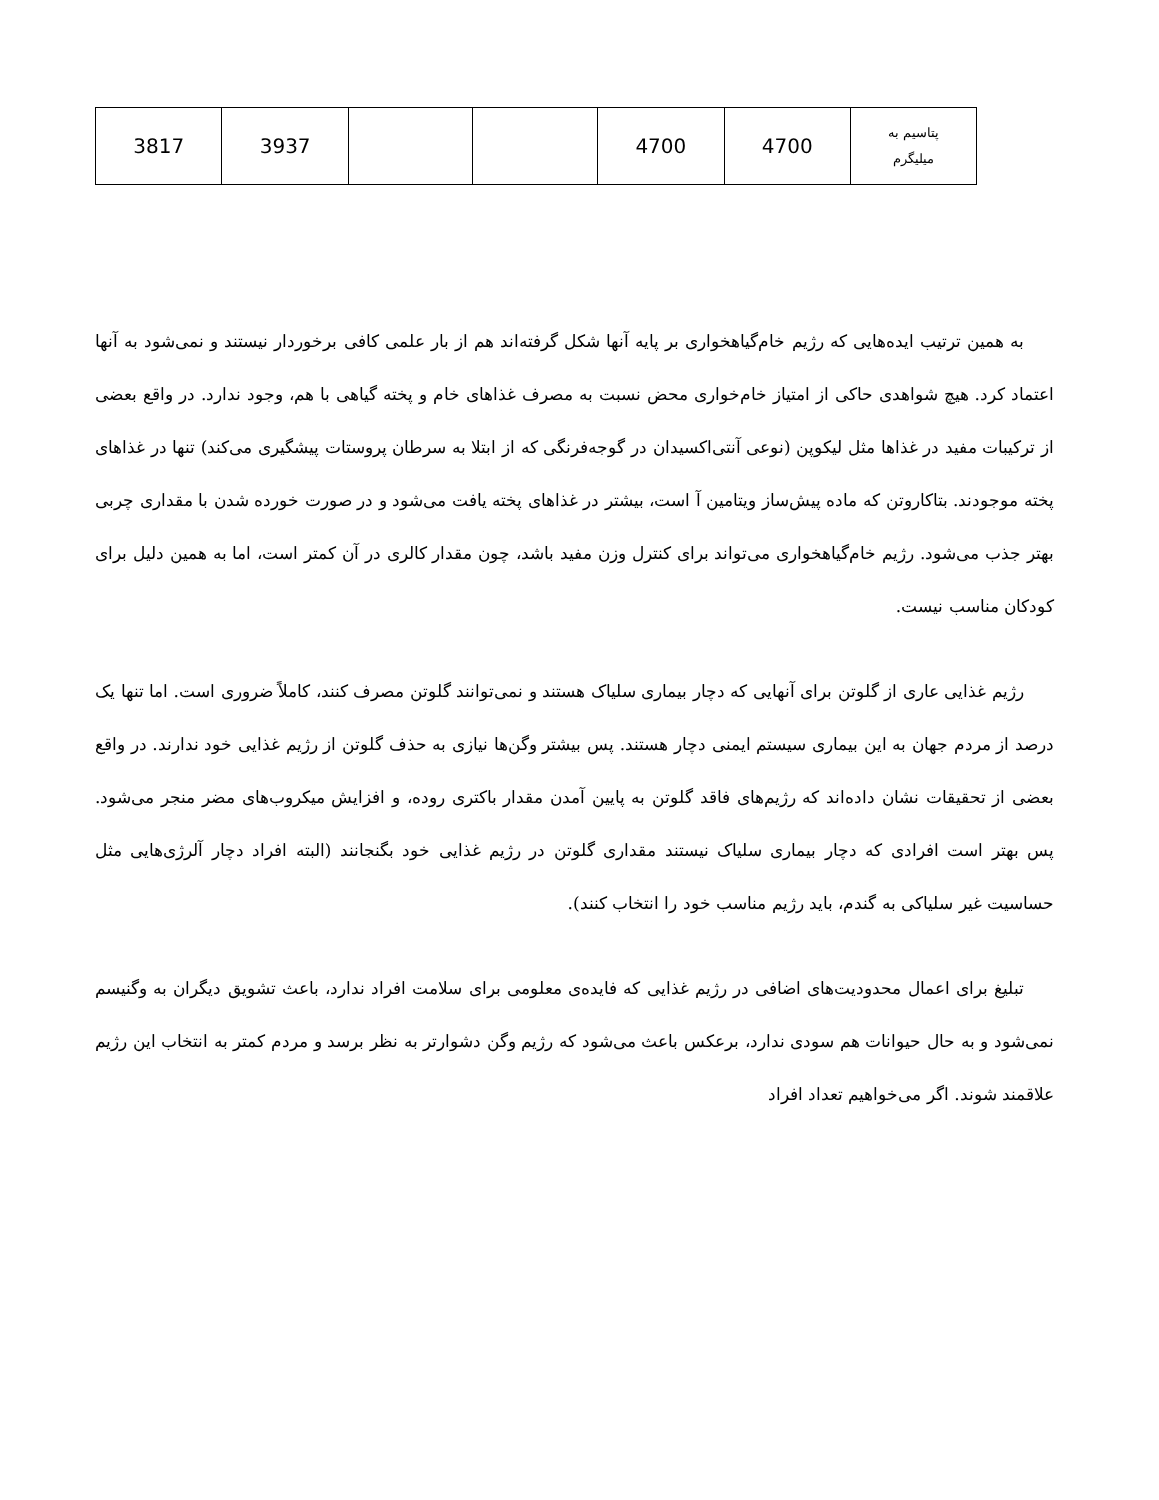| پتاسیم به میلیگرم | 4700 | 4700 | | | 3937 | 3817 |
به همین ترتیب ایده‌هایی که رژیم خام‌گیاهخواری بر پایه آنها شکل گرفته‌اند هم از بار علمی کافی برخوردار نیستند و نمی‌شود به آنها اعتماد کرد. هیچ شواهدی حاکی از امتیاز خام‌خواری محض نسبت به مصرف غذاهای خام و پخته گیاهی با هم، وجود ندارد. در واقع بعضی از ترکیبات مفید در غذاها مثل لیکوپن (نوعی آنتی‌اکسیدان در گوجه‌فرنگی که از ابتلا به سرطان پروستات پیشگیری می‌کند) تنها در غذاهای پخته موجودند. بتاکاروتن که ماده پیش‌ساز ویتامین آ است، بیشتر در غذاهای پخته یافت می‌شود و در صورت خورده شدن با مقداری چربی بهتر جذب می‌شود. رژیم خام‌گیاهخواری می‌تواند برای کنترل وزن مفید باشد، چون مقدار کالری در آن کمتر است، اما به همین دلیل برای کودکان مناسب نیست.
رژیم غذایی عاری از گلوتن برای آنهایی که دچار بیماری سلیاک هستند و نمی‌توانند گلوتن مصرف کنند، کاملاً ضروری است. اما تنها یک درصد از مردم جهان به این بیماری سیستم ایمنی دچار هستند. پس بیشتر وگن‌ها نیازی به حذف گلوتن از رژیم غذایی خود ندارند. در واقع بعضی از تحقیقات نشان داده‌اند که رژیم‌های فاقد گلوتن به پایین آمدن مقدار باکتری روده، و افزایش میکروب‌های مضر منجر می‌شود. پس بهتر است افرادی که دچار بیماری سلیاک نیستند مقداری گلوتن در رژیم غذایی خود بگنجانند (البته افراد دچار آلرژی‌هایی مثل حساسیت غیر سلیاکی به گندم، باید رژیم مناسب خود را انتخاب کنند).
تبلیغ برای اعمال محدودیت‌های اضافی در رژیم غذایی که فایده‌ی معلومی برای سلامت افراد ندارد، باعث تشویق دیگران به وگنیسم نمی‌شود و به حال حیوانات هم سودی ندارد، برعکس باعث می‌شود که رژیم وگن دشوارتر به نظر برسد و مردم کمتر به انتخاب این رژیم علاقمند شوند. اگر می‌خواهیم تعداد افراد